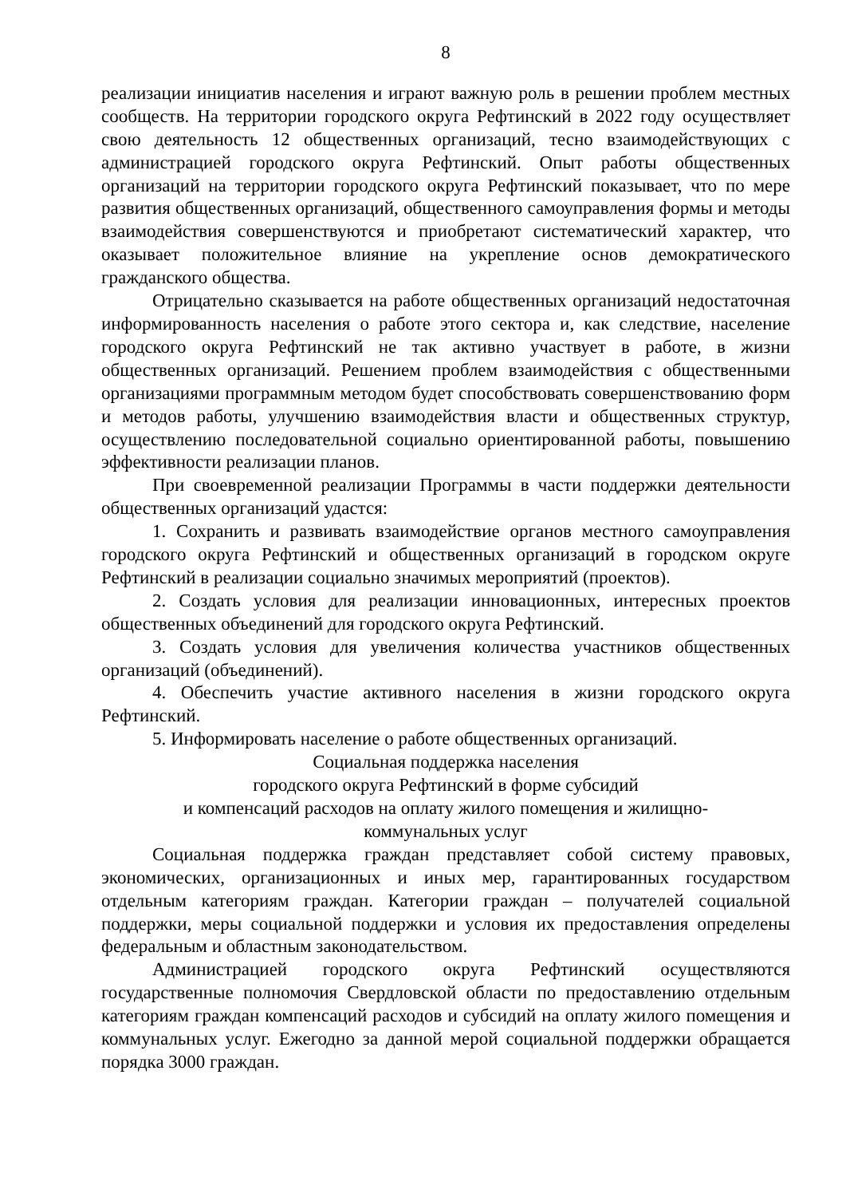8
реализации инициатив населения и играют важную роль в решении проблем местных сообществ. На территории городского округа Рефтинский в 2022 году осуществляет свою деятельность 12 общественных организаций, тесно взаимодействующих с администрацией городского округа Рефтинский. Опыт работы общественных организаций на территории городского округа Рефтинский показывает, что по мере развития общественных организаций, общественного самоуправления формы и методы взаимодействия совершенствуются и приобретают систематический характер, что оказывает положительное влияние на укрепление основ демократического гражданского общества.
Отрицательно сказывается на работе общественных организаций недостаточная информированность населения о работе этого сектора и, как следствие, население городского округа Рефтинский не так активно участвует в работе, в жизни общественных организаций. Решением проблем взаимодействия с общественными организациями программным методом будет способствовать совершенствованию форм и методов работы, улучшению взаимодействия власти и общественных структур, осуществлению последовательной социально ориентированной работы, повышению эффективности реализации планов.
При своевременной реализации Программы в части поддержки деятельности общественных организаций удастся:
1. Сохранить и развивать взаимодействие органов местного самоуправления городского округа Рефтинский и общественных организаций в городском округе Рефтинский в реализации социально значимых мероприятий (проектов).
2. Создать условия для реализации инновационных, интересных проектов общественных объединений для городского округа Рефтинский.
3. Создать условия для увеличения количества участников общественных организаций (объединений).
4. Обеспечить участие активного населения в жизни городского округа Рефтинский.
5. Информировать население о работе общественных организаций.
Социальная поддержка населения
городского округа Рефтинский в форме субсидий
и компенсаций расходов на оплату жилого помещения и жилищно-
коммунальных услуг
Социальная поддержка граждан представляет собой систему правовых, экономических, организационных и иных мер, гарантированных государством отдельным категориям граждан. Категории граждан – получателей социальной поддержки, меры социальной поддержки и условия их предоставления определены федеральным и областным законодательством.
Администрацией городского округа Рефтинский осуществляются государственные полномочия Свердловской области по предоставлению отдельным категориям граждан компенсаций расходов и субсидий на оплату жилого помещения и коммунальных услуг. Ежегодно за данной мерой социальной поддержки обращается порядка 3000 граждан.